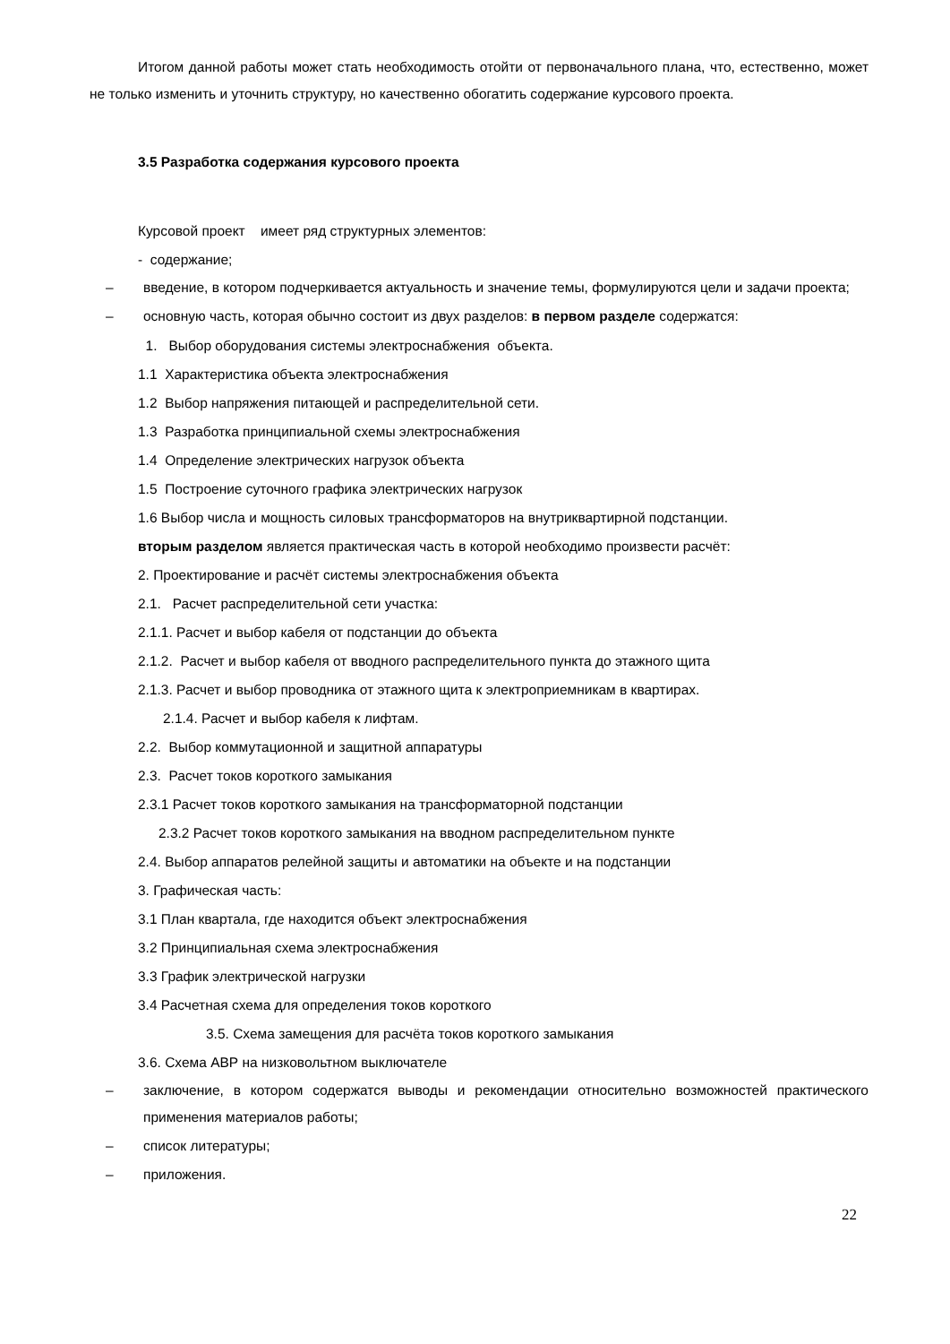Итогом данной работы может стать необходимость отойти от первоначального плана, что, естественно, может не только изменить и уточнить структуру, но качественно обогатить содержание курсового проекта.
3.5 Разработка содержания курсового проекта
Курсовой проект имеет ряд структурных элементов:
- содержание;
– введение, в котором подчеркивается актуальность и значение темы, формулируются цели и задачи проекта;
– основную часть, которая обычно состоит из двух разделов: в первом разделе содержатся:
1. Выбор оборудования системы электроснабжения объекта.
1.1 Характеристика объекта электроснабжения
1.2 Выбор напряжения питающей и распределительной сети.
1.3 Разработка принципиальной схемы электроснабжения
1.4 Определение электрических нагрузок объекта
1.5 Построение суточного графика электрических нагрузок
1.6 Выбор числа и мощность силовых трансформаторов на внутриквартирной подстанции.
вторым разделом является практическая часть в которой необходимо произвести расчёт:
2. Проектирование и расчёт системы электроснабжения объекта
2.1. Расчет распределительной сети участка:
2.1.1. Расчет и выбор кабеля от подстанции до объекта
2.1.2. Расчет и выбор кабеля от вводного распределительного пункта до этажного щита
2.1.3. Расчет и выбор проводника от этажного щита к электроприемникам в квартирах.
2.1.4. Расчет и выбор кабеля к лифтам.
2.2. Выбор коммутационной и защитной аппаратуры
2.3. Расчет токов короткого замыкания
2.3.1 Расчет токов короткого замыкания на трансформаторной подстанции
2.3.2 Расчет токов короткого замыкания на вводном распределительном пункте
2.4. Выбор аппаратов релейной защиты и автоматики на объекте и на подстанции
3. Графическая часть:
3.1 План квартала, где находится объект электроснабжения
3.2 Принципиальная схема электроснабжения
3.3 График электрической нагрузки
3.4 Расчетная схема для определения токов короткого
3.5. Схема замещения для расчёта токов короткого замыкания
3.6. Схема АВР на низковольтном выключателе
– заключение, в котором содержатся выводы и рекомендации относительно возможностей практического применения материалов работы;
– список литературы;
– приложения.
22